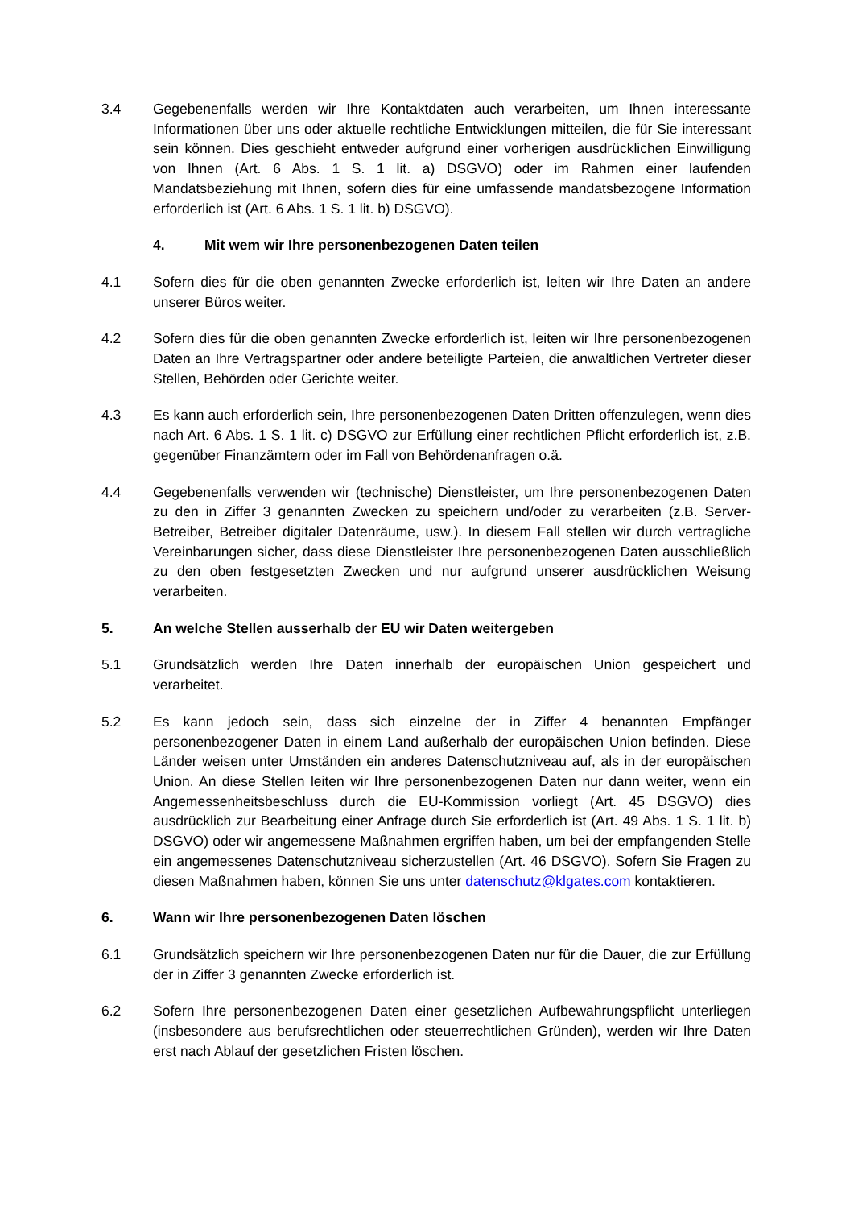3.4 Gegebenenfalls werden wir Ihre Kontaktdaten auch verarbeiten, um Ihnen interessante Informationen über uns oder aktuelle rechtliche Entwicklungen mitteilen, die für Sie interessant sein können. Dies geschieht entweder aufgrund einer vorherigen ausdrücklichen Einwilligung von Ihnen (Art. 6 Abs. 1 S. 1 lit. a) DSGVO) oder im Rahmen einer laufenden Mandatsbeziehung mit Ihnen, sofern dies für eine umfassende mandatsbezogene Information erforderlich ist (Art. 6 Abs. 1 S. 1 lit. b) DSGVO).
4. Mit wem wir Ihre personenbezogenen Daten teilen
4.1 Sofern dies für die oben genannten Zwecke erforderlich ist, leiten wir Ihre Daten an andere unserer Büros weiter.
4.2 Sofern dies für die oben genannten Zwecke erforderlich ist, leiten wir Ihre personenbezogenen Daten an Ihre Vertragspartner oder andere beteiligte Parteien, die anwaltlichen Vertreter dieser Stellen, Behörden oder Gerichte weiter.
4.3 Es kann auch erforderlich sein, Ihre personenbezogenen Daten Dritten offenzulegen, wenn dies nach Art. 6 Abs. 1 S. 1 lit. c) DSGVO zur Erfüllung einer rechtlichen Pflicht erforderlich ist, z.B. gegenüber Finanzämtern oder im Fall von Behördenanfragen o.ä.
4.4 Gegebenenfalls verwenden wir (technische) Dienstleister, um Ihre personenbezogenen Daten zu den in Ziffer 3 genannten Zwecken zu speichern und/oder zu verarbeiten (z.B. Server-Betreiber, Betreiber digitaler Datenräume, usw.). In diesem Fall stellen wir durch vertragliche Vereinbarungen sicher, dass diese Dienstleister Ihre personenbezogenen Daten ausschließlich zu den oben festgesetzten Zwecken und nur aufgrund unserer ausdrücklichen Weisung verarbeiten.
5. An welche Stellen ausserhalb der EU wir Daten weitergeben
5.1 Grundsätzlich werden Ihre Daten innerhalb der europäischen Union gespeichert und verarbeitet.
5.2 Es kann jedoch sein, dass sich einzelne der in Ziffer 4 benannten Empfänger personenbezogener Daten in einem Land außerhalb der europäischen Union befinden. Diese Länder weisen unter Umständen ein anderes Datenschutzniveau auf, als in der europäischen Union. An diese Stellen leiten wir Ihre personenbezogenen Daten nur dann weiter, wenn ein Angemessenheitsbeschluss durch die EU-Kommission vorliegt (Art. 45 DSGVO) dies ausdrücklich zur Bearbeitung einer Anfrage durch Sie erforderlich ist (Art. 49 Abs. 1 S. 1 lit. b) DSGVO) oder wir angemessene Maßnahmen ergriffen haben, um bei der empfangenden Stelle ein angemessenes Datenschutzniveau sicherzustellen (Art. 46 DSGVO). Sofern Sie Fragen zu diesen Maßnahmen haben, können Sie uns unter datenschutz@klgates.com kontaktieren.
6. Wann wir Ihre personenbezogenen Daten löschen
6.1 Grundsätzlich speichern wir Ihre personenbezogenen Daten nur für die Dauer, die zur Erfüllung der in Ziffer 3 genannten Zwecke erforderlich ist.
6.2 Sofern Ihre personenbezogenen Daten einer gesetzlichen Aufbewahrungspflicht unterliegen (insbesondere aus berufsrechtlichen oder steuerrechtlichen Gründen), werden wir Ihre Daten erst nach Ablauf der gesetzlichen Fristen löschen.